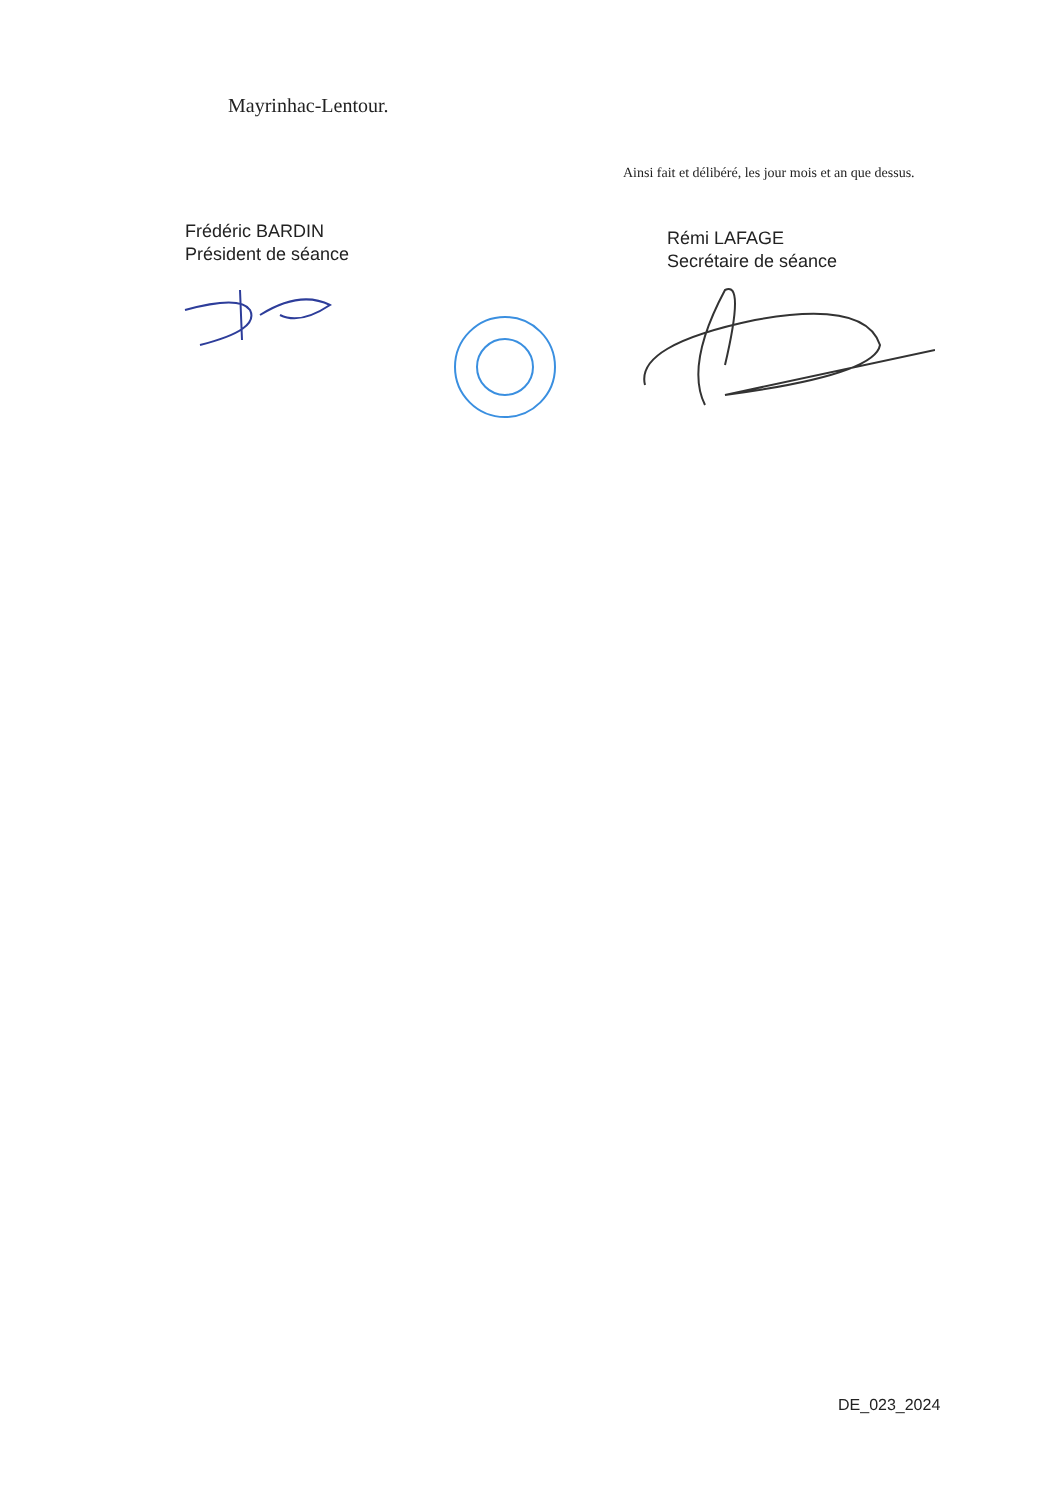Mayrinhac-Lentour.
Ainsi fait et délibéré, les jour mois et an que dessus.
Frédéric BARDIN
Président de séance
Rémi LAFAGE
Secrétaire de séance
DE_023_2024